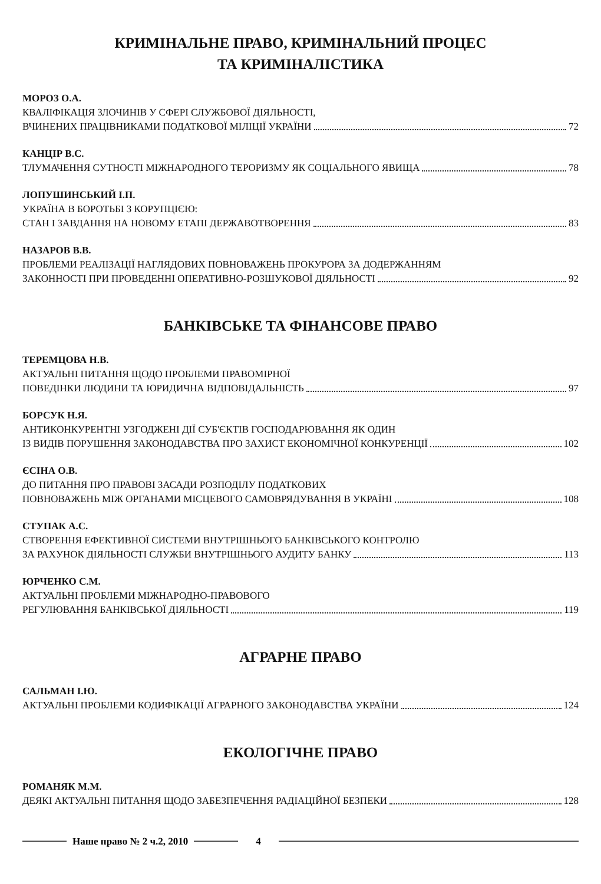КРИМІНАЛЬНЕ ПРАВО, КРИМІНАЛЬНИЙ ПРОЦЕС
ТА КРИМІНАЛІСТИКА
МОРОЗ О.А.
КВАЛІФІКАЦІЯ ЗЛОЧИНІВ У СФЕРІ СЛУЖБОВОЇ ДІЯЛЬНОСТІ,
ВЧИНЕНИХ ПРАЦІВНИКАМИ ПОДАТКОВОЇ МІЛІЦІЇ УКРАЇНИ 72
КАНЦІР В.С.
ТЛУМАЧЕННЯ СУТНОСТІ МІЖНАРОДНОГО ТЕРОРИЗМУ ЯК СОЦІАЛЬНОГО ЯВИЩА 78
ЛОПУШИНСЬКИЙ І.П.
УКРАЇНА В БОРОТЬБІ З КОРУПЦІЄЮ:
СТАН І ЗАВДАННЯ НА НОВОМУ ЕТАПІ ДЕРЖАВОТВОРЕННЯ 83
НАЗАРОВ В.В.
ПРОБЛЕМИ РЕАЛІЗАЦІЇ НАГЛЯДОВИХ ПОВНОВАЖЕНЬ ПРОКУРОРА ЗА ДОДЕРЖАННЯМ
ЗАКОННОСТІ ПРИ ПРОВЕДЕННІ ОПЕРАТИВНО-РОЗШУКОВОЇ ДІЯЛЬНОСТІ 92
БАНКІВСЬКЕ ТА ФІНАНСОВЕ ПРАВО
ТЕРЕМЦОВА Н.В.
АКТУАЛЬНІ ПИТАННЯ ЩОДО ПРОБЛЕМИ ПРАВОМІРНОЇ
ПОВЕДІНКИ ЛЮДИНИ ТА ЮРИДИЧНА ВІДПОВІДАЛЬНІСТЬ 97
БОРСУК Н.Я.
АНТИКОНКУРЕНТНІ УЗГОДЖЕНІ ДІЇ СУБ'ЄКТІВ ГОСПОДАРЮВАННЯ ЯК ОДИН
ІЗ ВИДІВ ПОРУШЕННЯ ЗАКОНОДАВСТВА ПРО ЗАХИСТ ЕКОНОМІЧНОЇ КОНКУРЕНЦІЇ 102
ЄСІНА О.В.
ДО ПИТАННЯ ПРО ПРАВОВІ ЗАСАДИ РОЗПОДІЛУ ПОДАТКОВИХ
ПОВНОВАЖЕНЬ МІЖ ОРГАНАМИ МІСЦЕВОГО САМОВРЯДУВАННЯ В УКРАЇНІ 108
СТУПАК А.С.
СТВОРЕННЯ ЕФЕКТИВНОЇ СИСТЕМИ ВНУТРІШНЬОГО БАНКІВСЬКОГО КОНТРОЛЮ
ЗА РАХУНОК ДІЯЛЬНОСТІ СЛУЖБИ ВНУТРІШНЬОГО АУДИТУ БАНКУ 113
ЮРЧЕНКО С.М.
АКТУАЛЬНІ ПРОБЛЕМИ МІЖНАРОДНО-ПРАВОВОГО
РЕГУЛЮВАННЯ БАНКІВСЬКОЇ ДІЯЛЬНОСТІ 119
АГРАРНЕ ПРАВО
САЛЬМАН І.Ю.
АКТУАЛЬНІ ПРОБЛЕМИ КОДИФІКАЦІЇ АГРАРНОГО ЗАКОНОДАВСТВА УКРАЇНИ 124
ЕКОЛОГІЧНЕ ПРАВО
РОМАНЯК М.М.
ДЕЯКІ АКТУАЛЬНІ ПИТАННЯ ЩОДО ЗАБЕЗПЕЧЕННЯ РАДІАЦІЙНОЇ БЕЗПЕКИ 128
Наше право № 2 ч.2, 2010 4